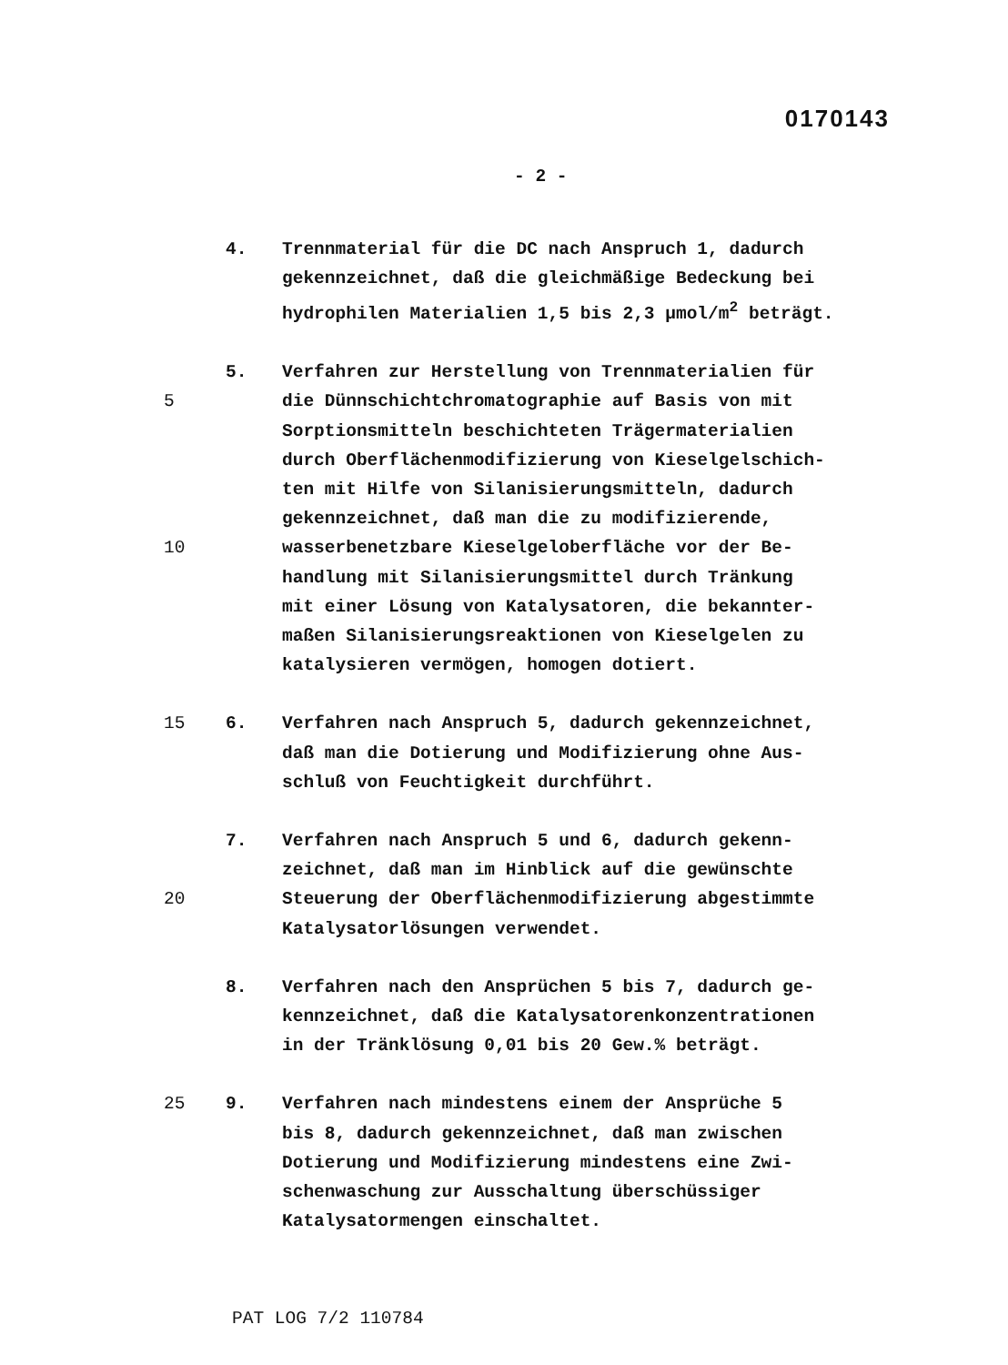0170143
- 2 -
4. Trennmaterial für die DC nach Anspruch 1, dadurch
gekennzeichnet, daß die gleichmäßige Bedeckung bei
hydrophilen Materialien 1,5 bis 2,3 µmol/m<sup>2</sup> beträgt.
5. Verfahren zur Herstellung von Trennmaterialien für
5 die Dünnschichtchromatographie auf Basis von mit
Sorptionsmitteln beschichteten Trägermaterialien
durch Oberflächenmodifizierung von Kieselgelschich-
ten mit Hilfe von Silanisierungsmitteln, dadurch
gekennzeichnet, daß man die zu modifizierende,
10 wasserbenetzbare Kieselgeloberfläche vor der Be-
handlung mit Silanisierungsmittel durch Tränkung
mit einer Lösung von Katalysatoren, die bekannter-
maßen Silanisierungsreaktionen von Kieselgelen zu
katalysieren vermögen, homogen dotiert.
15 6. Verfahren nach Anspruch 5, dadurch gekennzeichnet,
daß man die Dotierung und Modifizierung ohne Aus-
schluß von Feuchtigkeit durchführt.
7. Verfahren nach Anspruch 5 und 6, dadurch gekenn-
zeichnet, daß man im Hinblick auf die gewünschte
20 Steuerung der Oberflächenmodifizierung abgestimmte
Katalysatorlösungen verwendet.
8. Verfahren nach den Ansprüchen 5 bis 7, dadurch ge-
kennzeichnet, daß die Katalysatorenkonzentrationen
in der Tränklösung 0,01 bis 20 Gew.% beträgt.
25 9. Verfahren nach mindestens einem der Ansprüche 5
bis 8, dadurch gekennzeichnet, daß man zwischen
Dotierung und Modifizierung mindestens eine Zwi-
schenwaschung zur Ausschaltung überschüssiger
Katalysatormengen einschaltet.
PAT LOG 7/2 110784